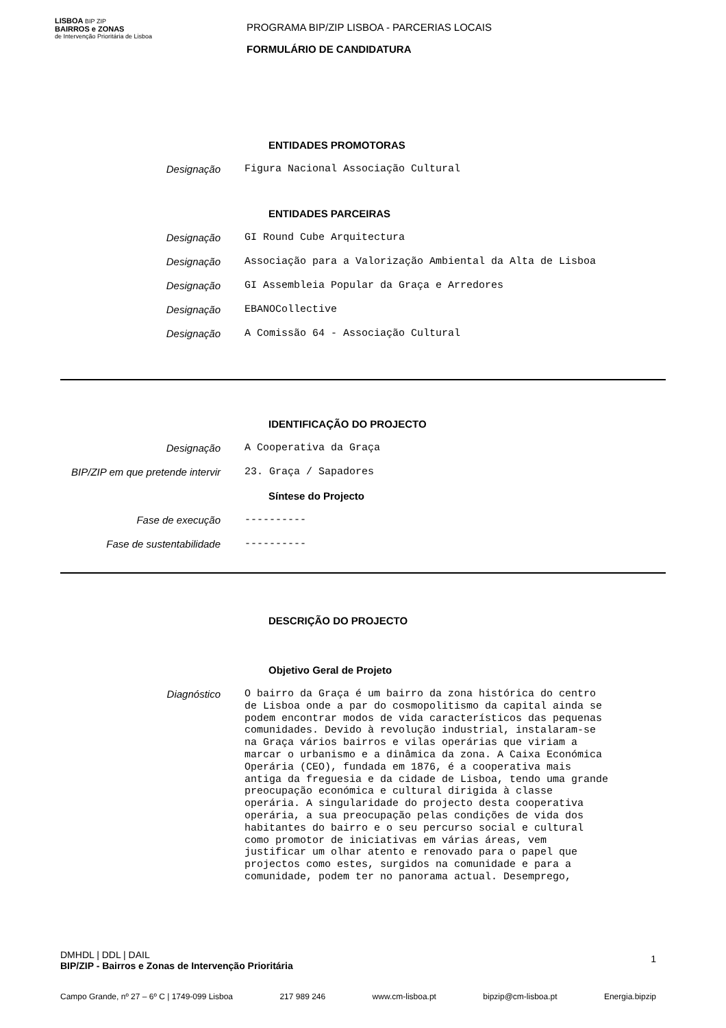LISBOA BIP ZIP
BAIRROS e ZONAS
de Intervenção Prioritária de Lisboa
PROGRAMA BIP/ZIP LISBOA - PARCERIAS LOCAIS
FORMULÁRIO DE CANDIDATURA
ENTIDADES PROMOTORAS
Designação Figura Nacional Associação Cultural
ENTIDADES PARCEIRAS
Designação GI Round Cube Arquitectura
Designação Associação para a Valorização Ambiental da Alta de Lisboa
Designação GI Assembleia Popular da Graça e Arredores
Designação EBANOCollective
Designação A Comissão 64 - Associação Cultural
IDENTIFICAÇÃO DO PROJECTO
Designação A Cooperativa da Graça
BIP/ZIP em que pretende intervir 23. Graça / Sapadores
Síntese do Projecto
Fase de execução ----------
Fase de sustentabilidade ----------
DESCRIÇÃO DO PROJECTO
Objetivo Geral de Projeto
Diagnóstico
O bairro da Graça é um bairro da zona histórica do centro de Lisboa onde a par do cosmopolitismo da capital ainda se podem encontrar modos de vida característicos das pequenas comunidades. Devido à revolução industrial, instalaram-se na Graça vários bairros e vilas operárias que viriam a marcar o urbanismo e a dinâmica da zona. A Caixa Económica Operária (CEO), fundada em 1876, é a cooperativa mais antiga da freguesia e da cidade de Lisboa, tendo uma grande preocupação económica e cultural dirigida à classe operária. A singularidade do projecto desta cooperativa operária, a sua preocupação pelas condições de vida dos habitantes do bairro e o seu percurso social e cultural como promotor de iniciativas em várias áreas, vem justificar um olhar atento e renovado para o papel que projectos como estes, surgidos na comunidade e para a comunidade, podem ter no panorama actual. Desemprego,
DMHDL | DDL | DAIL
BIP/ZIP - Bairros e Zonas de Intervenção Prioritária 1
Campo Grande, nº 27 – 6º C | 1749-099 Lisboa 217 989 246 www.cm-lisboa.pt bipzip@cm-lisboa.pt Energia.bipzip